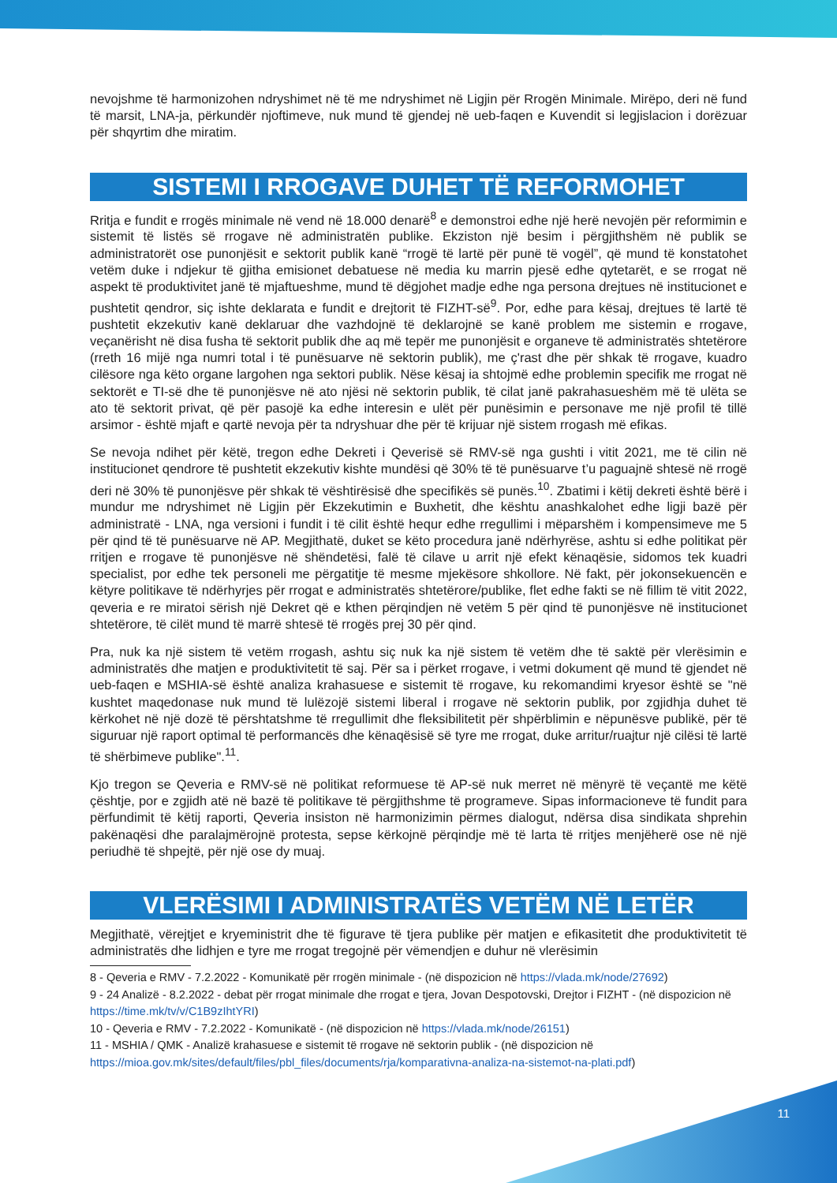nevojshme të harmonizohen ndryshimet në të me ndryshimet në Ligjin për Rrogën Minimale. Mirëpo, deri në fund të marsit, LNA-ja, përkundër njoftimeve, nuk mund të gjendej në ueb-faqen e Kuvendit si legjislacion i dorëzuar për shqyrtim dhe miratim.
SISTEMI I RROGAVE DUHET TË REFORMOHET
Rritja e fundit e rrogës minimale në vend në 18.000 denarë<sup>8</sup> e demonstroi edhe një herë nevojën për reformimin e sistemit të listës së rrogave në administratën publike. Ekziston një besim i përgjithshëm në publik se administratorët ose punonjësit e sektorit publik kanë “rrogë të lartë për punë të vogël”, që mund të konstatohet vetëm duke i ndjekur të gjitha emisionet debatuese në media ku marrin pjesë edhe qytetarët, e se rrogat në aspekt të produktivitet janë të mjaftueshme, mund të dëgjohet madje edhe nga persona drejtues në institucionet e pushtetit qendror, siç ishte deklarata e fundit e drejtorit të FIZHT-së<sup>9</sup>. Por, edhe para kësaj, drejtues të lartë të pushtetit ekzekutiv kanë deklaruar dhe vazhdojnë të deklarojnë se kanë problem me sistemin e rrogave, veçanërisht në disa fusha të sektorit publik dhe aq më tepër me punonjësit e organeve të administratës shtetërore (rreth 16 mijë nga numri total i të punësuarve në sektorin publik), me ç'rast dhe për shkak të rrogave, kuadro cilësore nga këto organe largohen nga sektori publik. Nëse kësaj ia shtojmë edhe problemin specifik me rrogat në sektorët e TI-së dhe të punonjësve në ato njësi në sektorin publik, të cilat janë pakrahasueshëm më të ulëta se ato të sektorit privat, që për pasojë ka edhe interesin e ulët për punësimin e personave me një profil të tillë arsimor - është mjaft e qartë nevoja për ta ndryshuar dhe për të krijuar një sistem rrogash më efikas.
Se nevoja ndihet për këtë, tregon edhe Dekreti i Qeverisë së RMV-së nga gushti i vitit 2021, me të cilin në institucionet qendrore të pushtetit ekzekutiv kishte mundësi që 30% të të punësuarve t’u paguajnë shtesë në rrogë deri në 30% të punonjësve për shkak të vështirësisë dhe specifikës së punës.<sup>10</sup>. Zbatimi i këtij dekreti është bërë i mundur me ndryshimet në Ligjin për Ekzekutimin e Buxhetit, dhe kështu anashkalohet edhe ligji bazë për administratë - LNA, nga versioni i fundit i të cilit është hequr edhe rregullimi i mëparshëm i kompensimeve me 5 për qind të të punësuarve në AP. Megjithatë, duket se këto procedura janë ndërhyrëse, ashtu si edhe politikat për rritjen e rrogave të punonjësve në shëndetësi, falë të cilave u arrit një efekt kënaqësie, sidomos tek kuadri specialist, por edhe tek personeli me përgatitje të mesme mjekësore shkollore. Në fakt, për jokonsekuencën e këtyre politikave të ndërhyrjes për rrogat e administratës shtetërore/publike, flet edhe fakti se në fillim të vitit 2022, qeveria e re miratoi sërish një Dekret që e kthen përqindjen në vetëm 5 për qind të punonjësve në institucionet shtetërore, të cilët mund të marrë shtesë të rrogës prej 30 për qind.
Pra, nuk ka një sistem të vetëm rrogash, ashtu siç nuk ka një sistem të vetëm dhe të saktë për vlerësimin e administratës dhe matjen e produktivitetit të saj. Për sa i përket rrogave, i vetmi dokument që mund të gjendet në ueb-faqen e MSHIA-së është analiza krahasuese e sistemit të rrogave, ku rekomandimi kryesor është se "në kushtet maqedonase nuk mund të lulëzojë sistemi liberal i rrogave në sektorin publik, por zgjidhja duhet të kërkohet në një dozë të përshtatshme të rregullimit dhe fleksibilitetit për shpërblimin e nëpunësve publikë, për të siguruar një raport optimal të performancës dhe kënaqësisë së tyre me rrogat, duke arritur/ruajtur një cilësi të lartë të shërbimeve publike".<sup>11</sup>.
Kjo tregon se Qeveria e RMV-së në politikat reformuese të AP-së nuk merret në mënyrë të veçantë me këtë çështje, por e zgjidh atë në bazë të politikave të përgjithshme të programeve. Sipas informacioneve të fundit para përfundimit të këtij raporti, Qeveria insiston në harmonizimin përmes dialogut, ndërsa disa sindikata shprehin pakënaqësi dhe paralajmërojnë protesta, sepse kërkojnë përqindje më të larta të rritjes menjëherë ose në një periudhë të shpejtë, për një ose dy muaj.
VLERËSIMI I ADMINISTRATËS VETËM NË LETËR
Megjithatë, vërejtjet e kryeministrit dhe të figurave të tjera publike për matjen e efikasitetit dhe produktivitetit të administratës dhe lidhjen e tyre me rrogat tregojnë për vëmendjen e duhur në vlerësimin
8 - Qeveria e RMV - 7.2.2022 - Komunikatë për rrogën minimale - (në dispozicion në https://vlada.mk/node/27692)
9 - 24 Analizë - 8.2.2022 - debat për rrogat minimale dhe rrogat e tjera, Jovan Despotovski, Drejtor i FIZHT - (në dispozicion në https://time.mk/tv/v/C1B9zIhtYRI)
10 - Qeveria e RMV - 7.2.2022 - Komunikatë - (në dispozicion në https://vlada.mk/node/26151)
11 - MSHIA / QMK - Analizë krahasuese e sistemit të rrogave në sektorin publik - (në dispozicion në https://mioa.gov.mk/sites/default/files/pbl_files/documents/rja/komparativna-analiza-na-sistemot-na-plati.pdf)
11